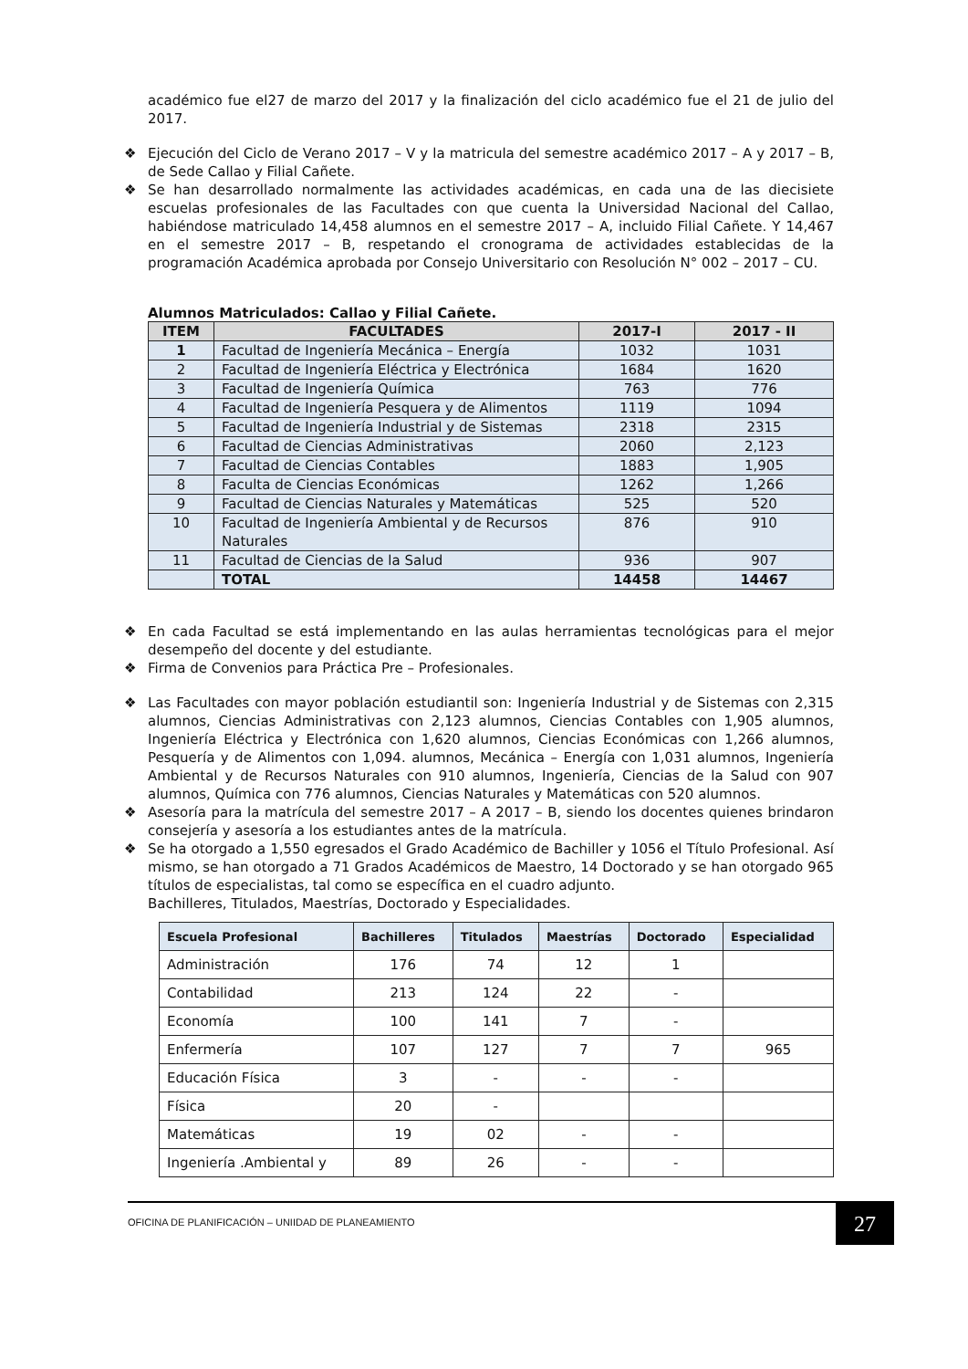académico fue el27 de marzo del 2017 y la finalización del ciclo académico fue el 21 de julio del 2017.
❖ Ejecución del Ciclo de Verano 2017 – V y la matricula del semestre académico 2017 – A y 2017 – B, de Sede Callao y Filial Cañete.
❖ Se han desarrollado normalmente las actividades académicas, en cada una de las diecisiete escuelas profesionales de las Facultades con que cuenta la Universidad Nacional del Callao, habiéndose matriculado 14,458 alumnos en el semestre 2017 – A, incluido Filial Cañete. Y 14,467 en el semestre 2017 – B, respetando el cronograma de actividades establecidas de la programación Académica aprobada por Consejo Universitario con Resolución N° 002 – 2017 – CU.
Alumnos Matriculados: Callao y Filial Cañete.
| ITEM | FACULTADES | 2017-I | 2017 - II |
| --- | --- | --- | --- |
| 1 | Facultad de Ingeniería Mecánica – Energía | 1032 | 1031 |
| 2 | Facultad de Ingeniería Eléctrica y Electrónica | 1684 | 1620 |
| 3 | Facultad de Ingeniería Química | 763 | 776 |
| 4 | Facultad de Ingeniería Pesquera y de Alimentos | 1119 | 1094 |
| 5 | Facultad de Ingeniería Industrial y de Sistemas | 2318 | 2315 |
| 6 | Facultad de Ciencias Administrativas | 2060 | 2,123 |
| 7 | Facultad de Ciencias Contables | 1883 | 1,905 |
| 8 | Faculta de Ciencias Económicas | 1262 | 1,266 |
| 9 | Facultad de Ciencias Naturales y Matemáticas | 525 | 520 |
| 10 | Facultad de Ingeniería Ambiental y de Recursos Naturales | 876 | 910 |
| 11 | Facultad de Ciencias de la Salud | 936 | 907 |
| | TOTAL | 14458 | 14467 |
❖ En cada Facultad se está implementando en las aulas herramientas tecnológicas para el mejor desempeño del docente y del estudiante.
❖ Firma de Convenios para Práctica Pre – Profesionales.
❖ Las Facultades con mayor población estudiantil son: Ingeniería Industrial y de Sistemas con 2,315 alumnos, Ciencias Administrativas con 2,123 alumnos, Ciencias Contables con 1,905 alumnos, Ingeniería Eléctrica y Electrónica con 1,620 alumnos, Ciencias Económicas con 1,266 alumnos, Pesquería y de Alimentos con 1,094. alumnos, Mecánica – Energía con 1,031 alumnos, Ingeniería Ambiental y de Recursos Naturales con 910 alumnos, Ingeniería, Ciencias de la Salud con 907 alumnos, Química con 776 alumnos, Ciencias Naturales y Matemáticas con 520 alumnos.
❖ Asesoría para la matrícula del semestre 2017 – A 2017 – B, siendo los docentes quienes brindaron consejería y asesoría a los estudiantes antes de la matrícula.
❖ Se ha otorgado a 1,550 egresados el Grado Académico de Bachiller y 1056 el Título Profesional. Así mismo, se han otorgado a 71 Grados Académicos de Maestro, 14 Doctorado y se han otorgado 965 títulos de especialistas, tal como se específica en el cuadro adjunto.
Bachilleres, Titulados, Maestrías, Doctorado y Especialidades.
| Escuela Profesional | Bachilleres | Titulados | Maestrías | Doctorado | Especialidad |
| --- | --- | --- | --- | --- | --- |
| Administración | 176 | 74 | 12 | 1 | |
| Contabilidad | 213 | 124 | 22 | - | |
| Economía | 100 | 141 | 7 | - | |
| Enfermería | 107 | 127 | 7 | 7 | 965 |
| Educación Física | 3 | - | - | - | |
| Física | 20 | - | | | |
| Matemáticas | 19 | 02 | - | - | |
| Ingeniería .Ambiental y | 89 | 26 | - | - | |
OFICINA DE PLANIFICACIÓN – UNIIDAD DE PLANEAMIENTO
27